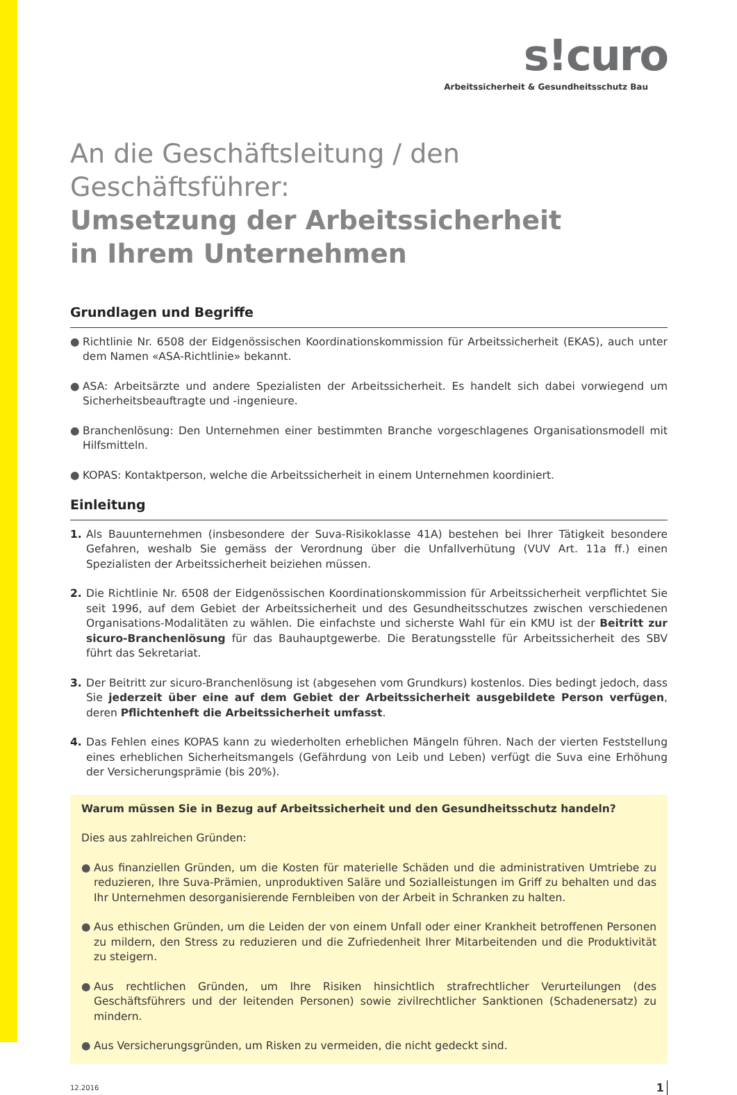s!curo
Arbeitssicherheit & Gesundheitsschutz Bau
An die Geschäftsleitung / den Geschäftsführer:
Umsetzung der Arbeitssicherheit
in Ihrem Unternehmen
Grundlagen und Begriffe
● Richtlinie Nr. 6508 der Eidgenössischen Koordinationskommission für Arbeitssicherheit (EKAS), auch unter dem Namen «ASA-Richtlinie» bekannt.
● ASA: Arbeitsärzte und andere Spezialisten der Arbeitssicherheit. Es handelt sich dabei vorwiegend um Sicherheitsbeauftragte und -ingenieure.
● Branchenlösung: Den Unternehmen einer bestimmten Branche vorgeschlagenes Organisationsmodell mit Hilfsmitteln.
● KOPAS: Kontaktperson, welche die Arbeitssicherheit in einem Unternehmen koordiniert.
Einleitung
1. Als Bauunternehmen (insbesondere der Suva-Risikoklasse 41A) bestehen bei Ihrer Tätigkeit besondere Gefahren, weshalb Sie gemäss der Verordnung über die Unfallverhütung (VUV Art. 11a ff.) einen Spezialisten der Arbeitssicherheit beiziehen müssen.
2. Die Richtlinie Nr. 6508 der Eidgenössischen Koordinationskommission für Arbeitssicherheit verpflichtet Sie seit 1996, auf dem Gebiet der Arbeitssicherheit und des Gesundheitsschutzes zwischen verschiedenen Organisations-Modalitäten zu wählen. Die einfachste und sicherste Wahl für ein KMU ist der Beitritt zur sicuro-Branchenlösung für das Bauhauptgewerbe. Die Beratungsstelle für Arbeitssicherheit des SBV führt das Sekretariat.
3. Der Beitritt zur sicuro-Branchenlösung ist (abgesehen vom Grundkurs) kostenlos. Dies bedingt jedoch, dass Sie jederzeit über eine auf dem Gebiet der Arbeitssicherheit ausgebildete Person verfügen, deren Pflichtenheft die Arbeitssicherheit umfasst.
4. Das Fehlen eines KOPAS kann zu wiederholten erheblichen Mängeln führen. Nach der vierten Feststellung eines erheblichen Sicherheitsmangels (Gefährdung von Leib und Leben) verfügt die Suva eine Erhöhung der Versicherungsprämie (bis 20%).
Warum müssen Sie in Bezug auf Arbeitssicherheit und den Gesundheitsschutz handeln?
Dies aus zahlreichen Gründen:
● Aus finanziellen Gründen, um die Kosten für materielle Schäden und die administrativen Umtriebe zu reduzieren, Ihre Suva-Prämien, unproduktiven Saläre und Sozialleistungen im Griff zu behalten und das Ihr Unternehmen desorganisierende Fernbleiben von der Arbeit in Schranken zu halten.
● Aus ethischen Gründen, um die Leiden der von einem Unfall oder einer Krankheit betroffenen Personen zu mildern, den Stress zu reduzieren und die Zufriedenheit Ihrer Mitarbeitenden und die Produktivität zu steigern.
● Aus rechtlichen Gründen, um Ihre Risiken hinsichtlich strafrechtlicher Verurteilungen (des Geschäftsführers und der leitenden Personen) sowie zivilrechtlicher Sanktionen (Schadenersatz) zu mindern.
● Aus Versicherungsgründen, um Risken zu vermeiden, die nicht gedeckt sind.
12.2016 1